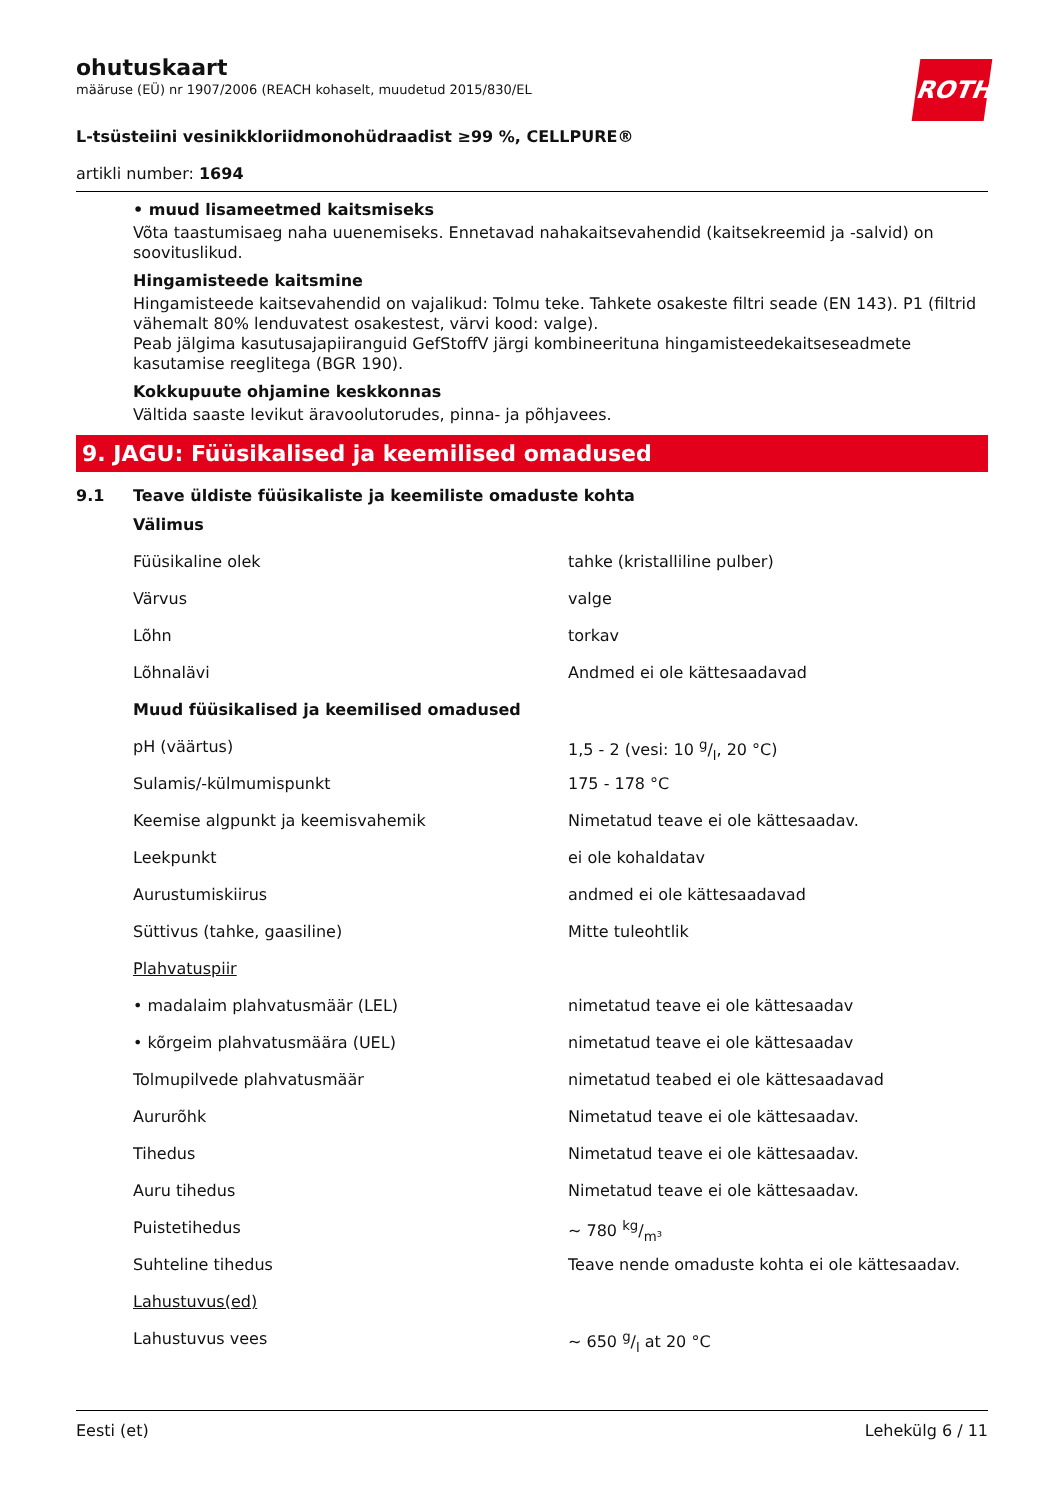ohutuskaart
määruse (EÜ) nr 1907/2006 (REACH kohaselt, muudetud 2015/830/EL
ROTH
L-tsüsteiini vesinikkloriidmonohüdraadist ≥99 %, CELLPURE®
artikli number: 1694
• muud lisameetmed kaitsmiseks
Võta taastumisaeg naha uuenemiseks. Ennetavad nahakaitsevahendid (kaitsekreemid ja -salvid) on soovituslikud.
Hingamisteede kaitsmine
Hingamisteede kaitsevahendid on vajalikud: Tolmu teke. Tahkete osakeste filtri seade (EN 143). P1 (filtrid vähemalt 80% lenduvatest osakestest, värvi kood: valge).
Peab jälgima kasutusajapiiranguid GefStoffV järgi kombineerituna hingamisteedekaitseseadmete kasutamise reeglitega (BGR 190).
Kokkupuute ohjamine keskkonnas
Vältida saaste levikut äravoolutorudes, pinna- ja põhjavees.
9. JAGU: Füüsikalised ja keemilised omadused
9.1 Teave üldiste füüsikaliste ja keemiliste omaduste kohta
| Välimus | |
| Füüsikaline olek | tahke (kristalliline pulber) |
| Värvus | valge |
| Lõhn | torkav |
| Lõhnalävi | Andmed ei ole kättesaadavad |
| Muud füüsikalised ja keemilised omadused | |
| pH (väärtus) | 1,5 - 2 (vesi: 10 g/l, 20 °C) |
| Sulamis/-külmumispunkt | 175 - 178 °C |
| Keemise algpunkt ja keemisvahemik | Nimetatud teave ei ole kättesaadav. |
| Leekpunkt | ei ole kohaldatav |
| Aurustumiskiirus | andmed ei ole kättesaadavad |
| Süttivus (tahke, gaasiline) | Mitte tuleohtlik |
| Plahvatuspiir | |
| • madalaim plahvatusmäär (LEL) | nimetatud teave ei ole kättesaadav |
| • kõrgeim plahvatusmäära (UEL) | nimetatud teave ei ole kättesaadav |
| Tolmupilvede plahvatusmäär | nimetatud teabed ei ole kättesaadavad |
| Aururõhk | Nimetatud teave ei ole kättesaadav. |
| Tihedus | Nimetatud teave ei ole kättesaadav. |
| Auru tihedus | Nimetatud teave ei ole kättesaadav. |
| Puistetihedus | ~ 780 kg/m³ |
| Suhteline tihedus | Teave nende omaduste kohta ei ole kättesaadav. |
| Lahustuvus(ed) | |
| Lahustuvus vees | ~ 650 g/l at 20 °C |
Eesti (et) Lehekülg 6 / 11